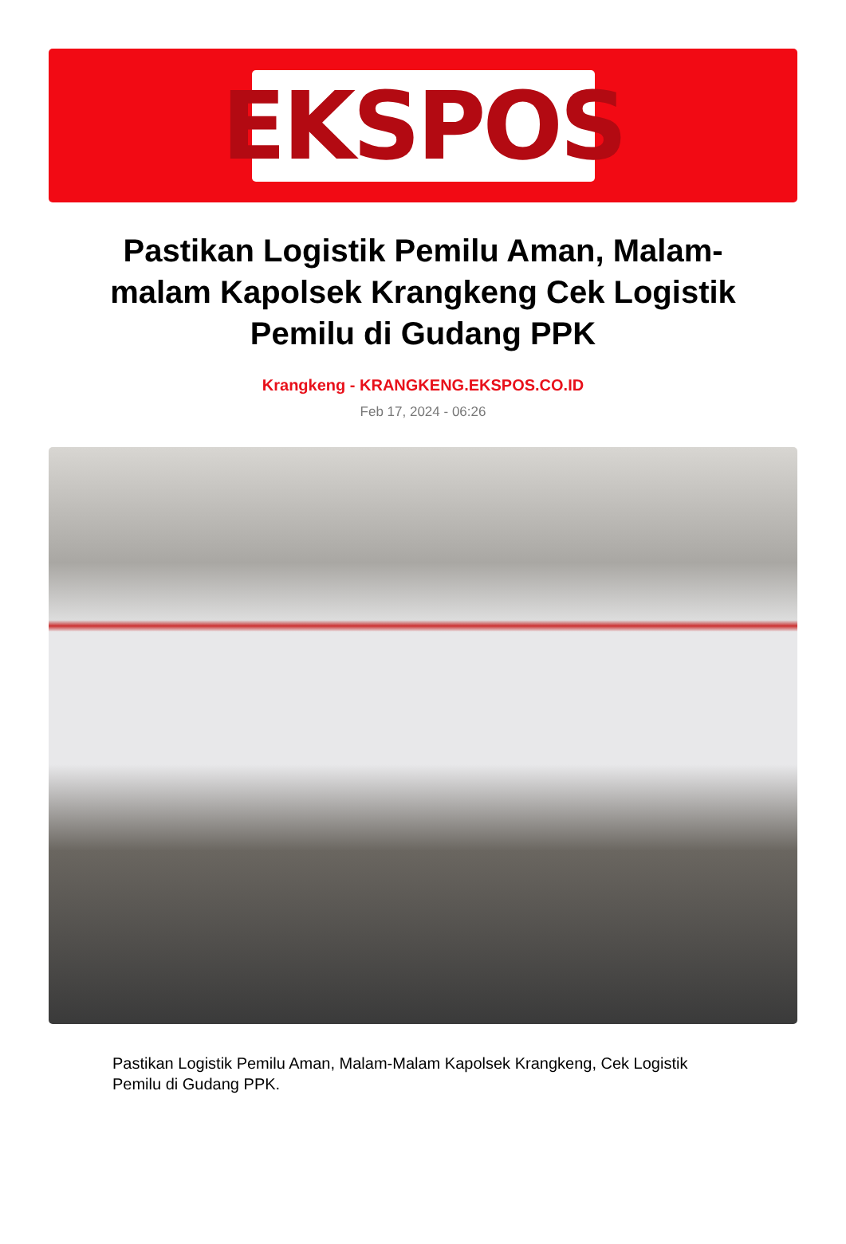EKSPOS
Pastikan Logistik Pemilu Aman, Malam-malam Kapolsek Krangkeng Cek Logistik Pemilu di Gudang PPK
Krangkeng - KRANGKENG.EKSPOS.CO.ID
Feb 17, 2024 - 06:26
Pastikan Logistik Pemilu Aman, Malam-Malam Kapolsek Krangkeng, Cek Logistik Pemilu di Gudang PPK.